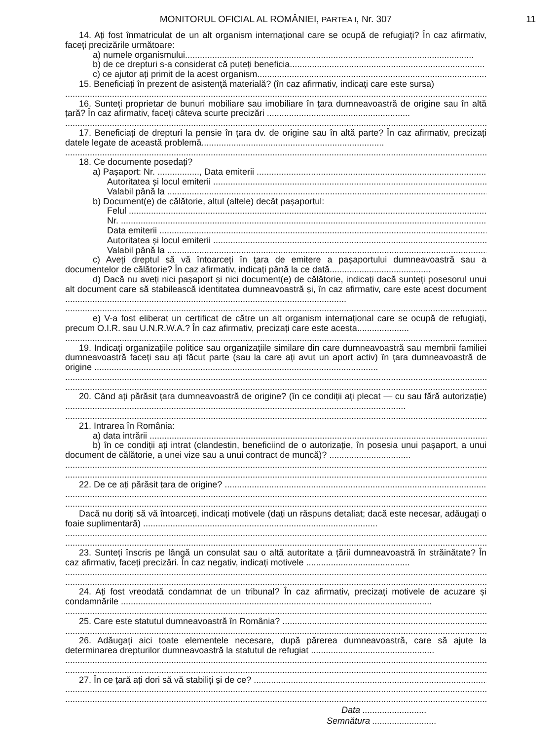11
MONITORUL OFICIAL AL ROMÂNIEI, PARTEA I, Nr. 307
14. Ați fost înmatriculat de un alt organism internațional care se ocupă de refugiați? În caz afirmativ, faceți precizările următoare:
a) numele organismului.....................................................................................................................
b) de ce drepturi s-a considerat că puteți beneficia...............................................................................
c) ce ajutor ați primit de la acest organism.............................................................................................
15. Beneficiați în prezent de asistență materială? (în caz afirmativ, indicați care este sursa)
.............................................................................................................................................................................
16. Sunteți proprietar de bunuri mobiliare sau imobiliare în țara dumneavoastră de origine sau în altă țară? În caz afirmativ, faceți câteva scurte precizări ..........................................................
.............................................................................................................................................................................
17. Beneficiați de drepturi la pensie în țara dv. de origine sau în altă parte? În caz afirmativ, precizați datele legate de această problemă..........................................................................
.............................................................................................................................................................................
18. Ce documente posedați?
a) Pașaport: Nr. ................., Data emiterii ...............................................................................................
Autoritatea și locul emiterii ....................................................................................................................
Valabil până la ........................................................................................................................................
b) Document(e) de călătorie, altul (altele) decât pașaportul:
Felul ......................................................................................................................................................................
Nr. ..........................................................................................................................................................................
Data emiterii ...........................................................................................................................................................
Autoritatea și locul emiterii ....................................................................................................................
Valabil până la ........................................................................................................................................
c) Aveți dreptul să vă întoarceți în țara de emitere a pașaportului dumneavoastră sau a documentelor de călătorie? În caz afirmativ, indicați până la ce dată.........................................
d) Dacă nu aveți nici pașaport și nici document(e) de călătorie, indicați dacă sunteți posesorul unui alt document care să stabilească identitatea dumneavoastră și, în caz afirmativ, care este acest document ..................................................................................................................
.............................................................................................................................................................................
e) V-a fost eliberat un certificat de către un alt organism internațional care se ocupă de refugiați, precum O.I.R. sau U.N.R.W.A.? În caz afirmativ, precizați care este acesta.....................
.............................................................................................................................................................................
19. Indicați organizațiile politice sau organizațiile similare din care dumneavoastră sau membrii familiei dumneavoastră faceți sau ați făcut parte (sau la care ați avut un aport activ) în țara dumneavoastră de origine ...................................................................................................................
.............................................................................................................................................................................
.............................................................................................................................................................................
20. Când ați părăsit țara dumneavoastră de origine? (în ce condiții ați plecat — cu sau fără autorizație) ..........................................................................................................................................
.............................................................................................................................................................................
21. Intrarea în România:
a) data intrării ...........................................................................................................................................
b) în ce condiții ați intrat (clandestin, beneficiind de o autorizație, în posesia unui pașaport, a unui document de călătorie, a unei vize sau a unui contract de muncă)? .................................
.............................................................................................................................................................................
.............................................................................................................................................................................
22. De ce ați părăsit țara de origine? ...........................................................................................................
.............................................................................................................................................................................
.............................................................................................................................................................................
Dacă nu doriți să vă întoarceți, indicați motivele (dați un răspuns detaliat; dacă este necesar, adăugați o foaie suplimentară) ...............................................................................................
.............................................................................................................................................................................
.............................................................................................................................................................................
23. Sunteți înscris pe lângă un consulat sau o altă autoritate a țării dumneavoastră în străinătate? În caz afirmativ, faceți precizări. În caz negativ, indicați motivele ..........................................
.............................................................................................................................................................................
.............................................................................................................................................................................
24. Ați fost vreodată condamnat de un tribunal? În caz afirmativ, precizați motivele de acuzare și condamnările ..............................................................................................................................
.............................................................................................................................................................................
25. Care este statutul dumneavoastră în România? ...........................................................................................
.............................................................................................................................................................................
26. Adăugați aici toate elementele necesare, după părerea dumneavoastră, care să ajute la determinarea drepturilor dumneavoastră la statutul de refugiat ..................................................
.............................................................................................................................................................................
.............................................................................................................................................................................
27. În ce țară ați dori să vă stabiliți și de ce? ..................................................................................................
.............................................................................................................................................................................
.............................................................................................................................................................................
Data ..........................
Semnătura ..........................